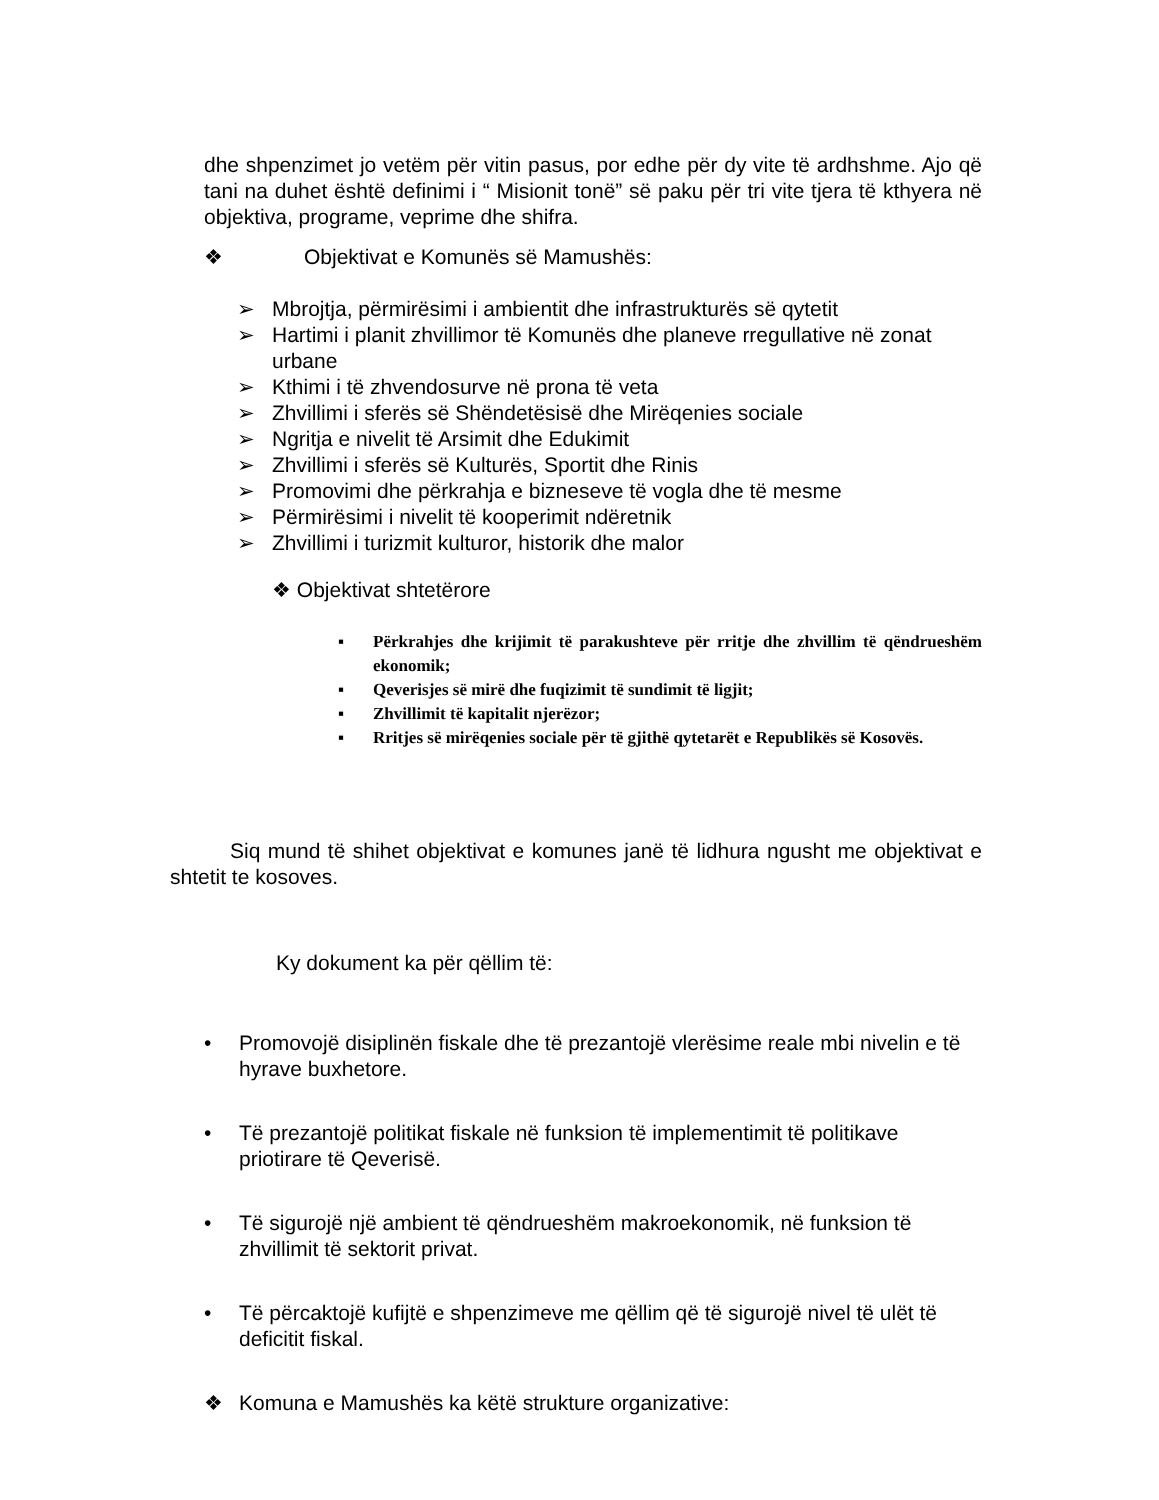dhe shpenzimet jo vetëm për vitin pasus, por edhe për dy vite të ardhshme. Ajo që tani na duhet është definimi i “ Misionit tonë” së paku për tri vite tjera të kthyera në objektiva, programe, veprime dhe shifra.
❖ Objektivat e Komunës së Mamushës:
➢ Mbrojtja, përmirësimi i ambientit dhe infrastrukturës së qytetit
➢ Hartimi i planit zhvillimor të Komunës dhe planeve rregullative në zonat urbane
➢ Kthimi i të zhvendosurve në prona të veta
➢ Zhvillimi i sferës së Shëndetësisë dhe Mirëqenies sociale
➢ Ngritja e nivelit të Arsimit dhe Edukimit
➢ Zhvillimi i sferës së Kulturës, Sportit dhe Rinis
➢ Promovimi dhe përkrahja e bizneseve të vogla dhe të mesme
➢ Përmirësimi i nivelit të kooperimit ndëretnik
➢ Zhvillimi i turizmit kulturor, historik dhe malor
❖ Objektivat shtetërore
▪ Përkrahjes dhe krijimit të parakushteve për rritje dhe zhvillim të qëndrueshëm ekonomik;
▪ Qeverisjes së mirë dhe fuqizimit të sundimit të ligjit;
▪ Zhvillimit të kapitalit njerëzor;
▪ Rritjes së mirëqenies sociale për të gjithë qytetarët e Republikës së Kosovës.
Siq mund të shihet objektivat e komunes janë të lidhura ngusht me objektivat e shtetit te kosoves.
Ky dokument ka për qëllim të:
• Promovojë disiplinën fiskale dhe të prezantojë vlerësime reale mbi nivelin e të hyrave buxhetore.
• Të prezantojë politikat fiskale në funksion të implementimit të politikave priotirare të Qeverisë.
• Të sigurojë një ambient të qëndrueshëm makroekonomik, në funksion të zhvillimit të sektorit privat.
• Të përcaktojë kufijtë e shpenzimeve me qëllim që të sigurojë nivel të ulët të deficitit fiskal.
❖ Komuna e Mamushës ka këtë strukture organizative: